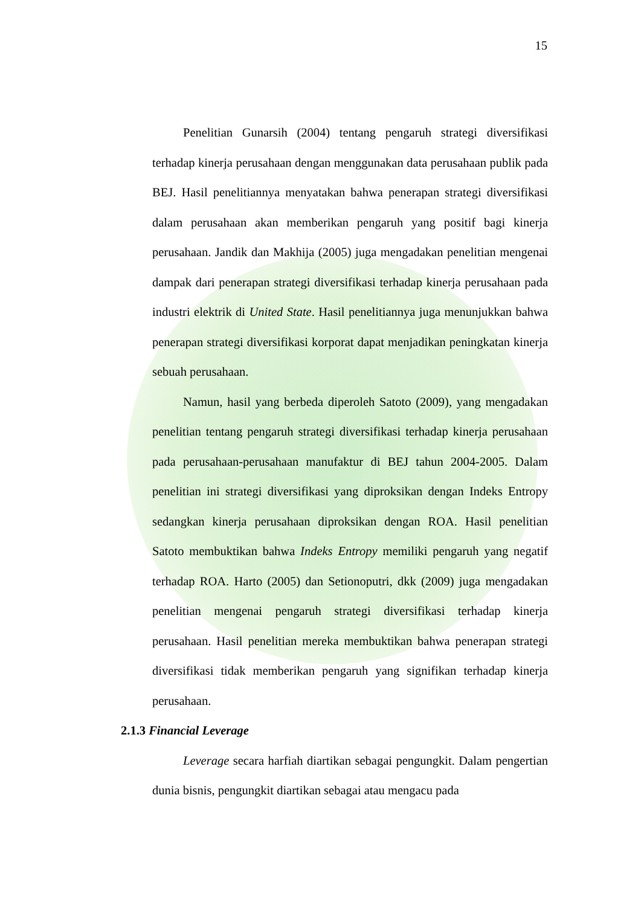15
Penelitian Gunarsih (2004) tentang pengaruh strategi diversifikasi terhadap kinerja perusahaan dengan menggunakan data perusahaan publik pada BEJ. Hasil penelitiannya menyatakan bahwa penerapan strategi diversifikasi dalam perusahaan akan memberikan pengaruh yang positif bagi kinerja perusahaan. Jandik dan Makhija (2005) juga mengadakan penelitian mengenai dampak dari penerapan strategi diversifikasi terhadap kinerja perusahaan pada industri elektrik di United State. Hasil penelitiannya juga menunjukkan bahwa penerapan strategi diversifikasi korporat dapat menjadikan peningkatan kinerja sebuah perusahaan.
Namun, hasil yang berbeda diperoleh Satoto (2009), yang mengadakan penelitian tentang pengaruh strategi diversifikasi terhadap kinerja perusahaan pada perusahaan-perusahaan manufaktur di BEJ tahun 2004-2005. Dalam penelitian ini strategi diversifikasi yang diproksikan dengan Indeks Entropy sedangkan kinerja perusahaan diproksikan dengan ROA. Hasil penelitian Satoto membuktikan bahwa Indeks Entropy memiliki pengaruh yang negatif terhadap ROA. Harto (2005) dan Setionoputri, dkk (2009) juga mengadakan penelitian mengenai pengaruh strategi diversifikasi terhadap kinerja perusahaan. Hasil penelitian mereka membuktikan bahwa penerapan strategi diversifikasi tidak memberikan pengaruh yang signifikan terhadap kinerja perusahaan.
2.1.3 Financial Leverage
Leverage secara harfiah diartikan sebagai pengungkit. Dalam pengertian dunia bisnis, pengungkit diartikan sebagai atau mengacu pada